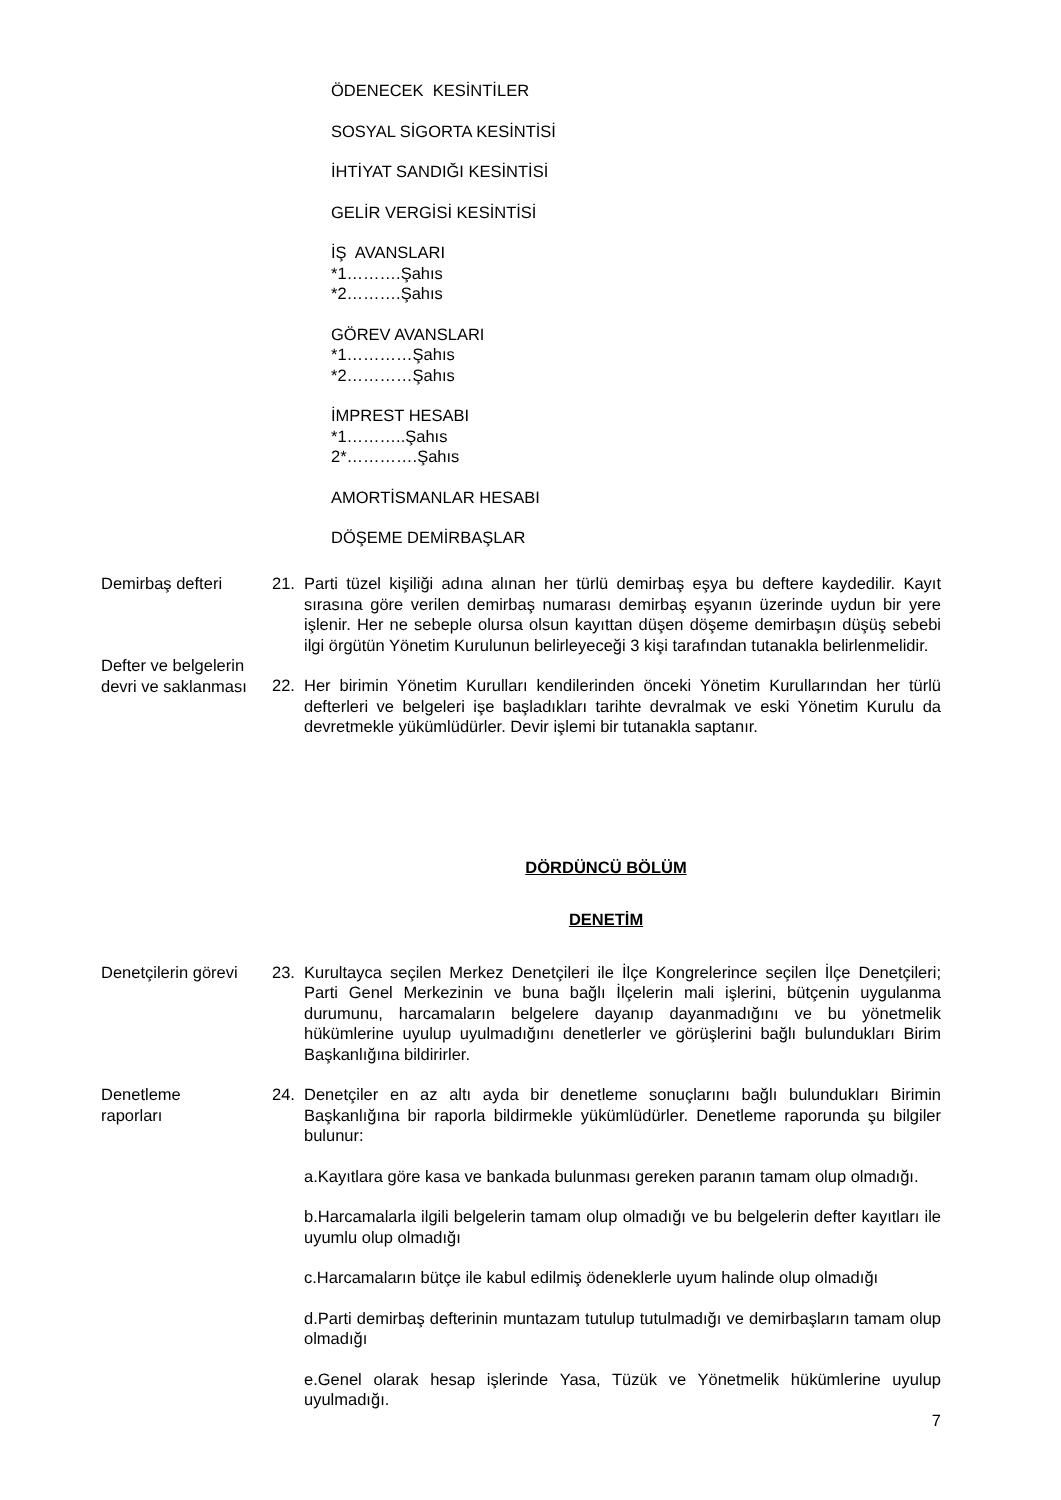ÖDENECEK KESİNTİLER
SOSYAL SİGORTA KESİNTİSİ
İHTİYAT SANDIĞI KESİNTİSİ
GELİR VERGİSİ KESİNTİSİ
İŞ AVANSLARI
*1……….Şahıs
*2……….Şahıs
GÖREV AVANSLARI
*1…………Şahıs
*2…………Şahıs
İMPREST HESABI
*1………..Şahıs
2*………….Şahıs
AMORTİSMANLAR HESABI
DÖŞEME DEMİRBAŞLAR
Demirbaş defteri 21. Parti tüzel kişiliği adına alınan her türlü demirbaş eşya bu deftere kaydedilir. Kayıt sırasına göre verilen demirbaş numarası demirbaş eşyanın üzerinde uydun bir yere işlenir. Her ne sebeple olursa olsun kayıttan düşen döşeme demirbaşın düşüş sebebi ilgi örgütün Yönetim Kurulunun belirleyeceği 3 kişi tarafından tutanakla belirlenmelidir.
Defter ve belgelerin devri ve saklanması
22. Her birimin Yönetim Kurulları kendilerinden önceki Yönetim Kurullarından her türlü defterleri ve belgeleri işe başladıkları tarihte devralmak ve eski Yönetim Kurulu da devretmekle yükümlüdürler. Devir işlemi bir tutanakla saptanır.
DÖRDÜNCÜ BÖLÜM
DENETİM
Denetçilerin görevi
23. Kurultayca seçilen Merkez Denetçileri ile İlçe Kongrelerince seçilen İlçe Denetçileri; Parti Genel Merkezinin ve buna bağlı İlçelerin mali işlerini, bütçenin uygulanma durumunu, harcamaların belgelere dayanıp dayanmadığını ve bu yönetmelik hükümlerine uyulup uyulmadığını denetlerler ve görüşlerini bağlı bulundukları Birim Başkanlığına bildirirler.
Denetleme
raporları
24. Denetçiler en az altı ayda bir denetleme sonuçlarını bağlı bulundukları Birimin Başkanlığına bir raporla bildirmekle yükümlüdürler. Denetleme raporunda şu bilgiler bulunur:
a.Kayıtlara göre kasa ve bankada bulunması gereken paranın tamam olup olmadığı.
b.Harcamalarla ilgili belgelerin tamam olup olmadığı ve bu belgelerin defter kayıtları ile uyumlu olup olmadığı
c.Harcamaların bütçe ile kabul edilmiş ödeneklerle uyum halinde olup olmadığı
d.Parti demirbaş defterinin muntazam tutulup tutulmadığı ve demirbaşların tamam olup olmadığı
e.Genel olarak hesap işlerinde Yasa, Tüzük ve Yönetmelik hükümlerine uyulup uyulmadığı.
7